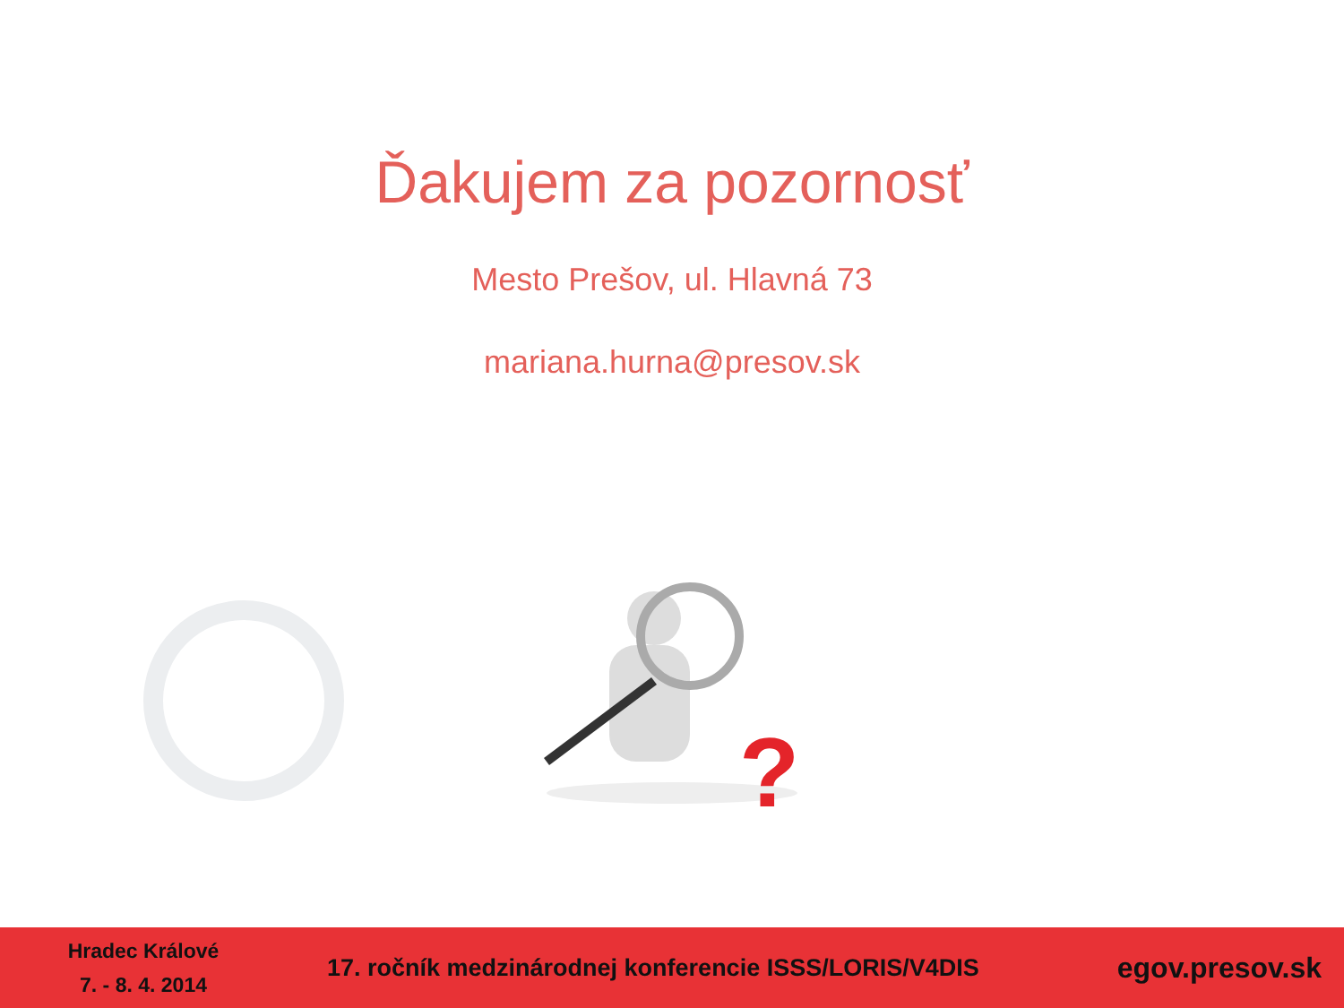Ďakujem za pozornosť
Mesto Prešov, ul. Hlavná 73
mariana.hurna@presov.sk
?
Hradec Králové
7. - 8. 4. 2014
17. ročník medzinárodnej konferencie ISSS/LORIS/V4DIS
egov.presov.sk